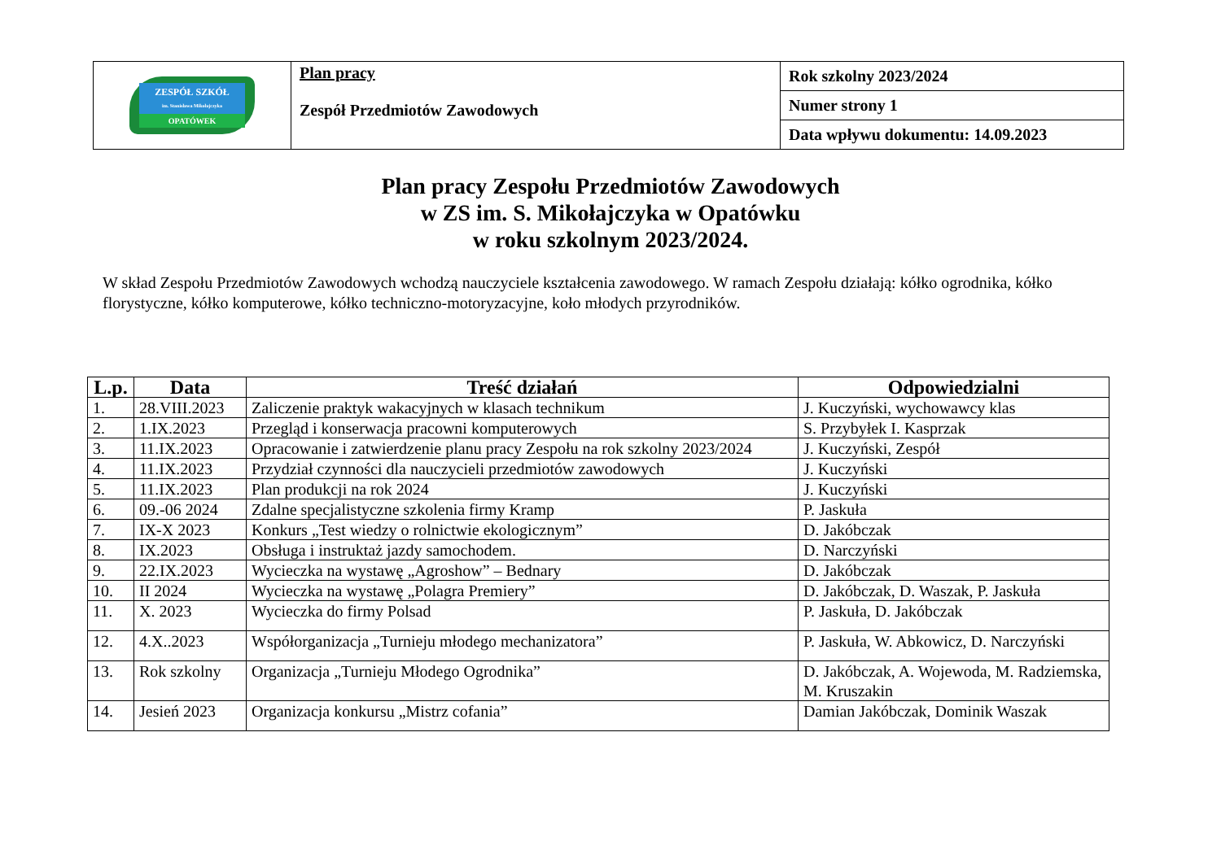| ZESPÓŁ SZKÓŁ im. Stanisława Mikołajczyka OPATÓWEK | Plan pracy Zespół Przedmiotów Zawodowych | Rok szkolny 2023/2024 |
| | | Numer strony 1 |
| | | Data wpływu dokumentu: 14.09.2023 |
Plan pracy Zespołu Przedmiotów Zawodowych
w ZS im. S. Mikołajczyka w Opatówku
w roku szkolnym 2023/2024.
W skład Zespołu Przedmiotów Zawodowych wchodzą nauczyciele kształcenia zawodowego. W ramach Zespołu działają: kółko ogrodnika, kółko florystyczne, kółko komputerowe, kółko techniczno-motoryzacyjne, koło młodych przyrodników.
| L.p. | Data | Treść działań | Odpowiedzialni |
| --- | --- | --- | --- |
| 1. | 28.VIII.2023 | Zaliczenie praktyk wakacyjnych w klasach technikum | J. Kuczyński, wychowawcy klas |
| 2. | 1.IX.2023 | Przegląd i konserwacja pracowni komputerowych | S. Przybyłek I. Kasprzak |
| 3. | 11.IX.2023 | Opracowanie i zatwierdzenie planu pracy Zespołu na rok szkolny 2023/2024 | J. Kuczyński, Zespół |
| 4. | 11.IX.2023 | Przydział czynności dla nauczycieli przedmiotów zawodowych | J. Kuczyński |
| 5. | 11.IX.2023 | Plan produkcji na rok 2024 | J. Kuczyński |
| 6. | 09.-06 2024 | Zdalne specjalistyczne szkolenia firmy Kramp | P. Jaskuła |
| 7. | IX-X 2023 | Konkurs „Test wiedzy o rolnictwie ekologicznym” | D. Jakóbczak |
| 8. | IX.2023 | Obsługa i instruktaż jazdy samochodem. | D. Narczyński |
| 9. | 22.IX.2023 | Wycieczka na wystawę „Agroshow” – Bednary | D. Jakóbczak |
| 10. | II 2024 | Wycieczka na wystawę „Polagra Premiery” | D. Jakóbczak, D. Waszak, P. Jaskuła |
| 11. | X. 2023 | Wycieczka do firmy Polsad | P. Jaskuła, D. Jakóbczak |
| 12. | 4.X..2023 | Współorganizacja „Turnieju młodego mechanizatora” | P. Jaskuła, W. Abkowicz, D. Narczyński |
| 13. | Rok szkolny | Organizacja „Turnieju Młodego Ogrodnika” | D. Jakóbczak, A. Wojewoda, M. Radziemska, M. Kruszakin |
| 14. | Jesień 2023 | Organizacja konkursu „Mistrz cofania” | Damian Jakóbczak, Dominik Waszak |